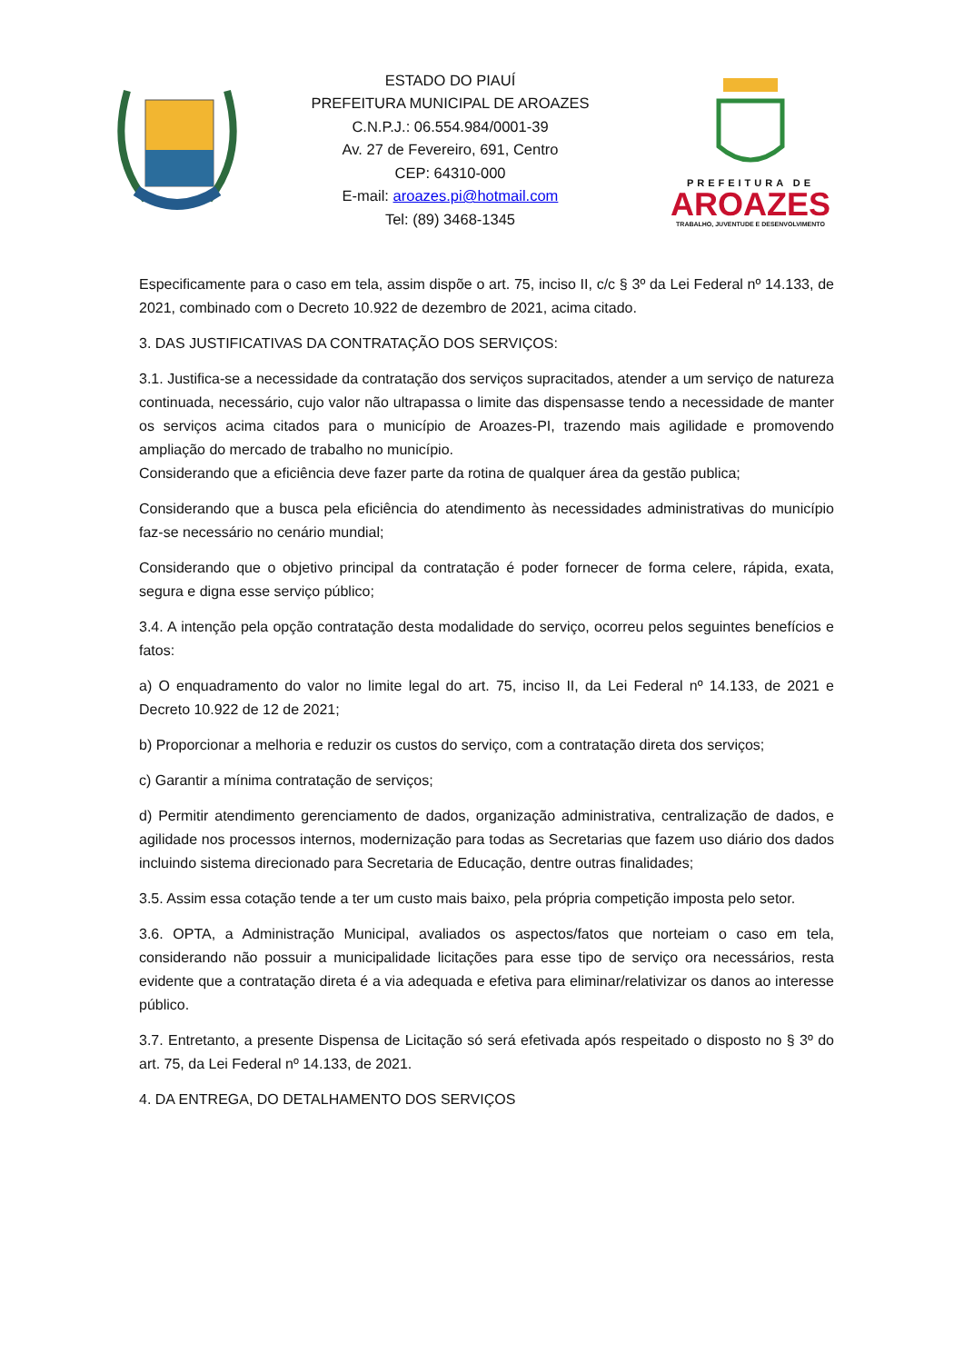ESTADO DO PIAUÍ
PREFEITURA MUNICIPAL DE AROAZES
C.N.P.J.: 06.554.984/0001-39
Av. 27 de Fevereiro, 691, Centro
CEP: 64310-000
E-mail: aroazes.pi@hotmail.com
Tel: (89) 3468-1345
PREFEITURA DE
AROAZES
TRABALHO, JUVENTUDE E DESENVOLVIMENTO
Especificamente para o caso em tela, assim dispõe o art. 75, inciso II, c/c § 3º da Lei Federal nº 14.133, de 2021, combinado com o Decreto 10.922 de dezembro de 2021, acima citado.
3. DAS JUSTIFICATIVAS DA CONTRATAÇÃO DOS SERVIÇOS:
3.1. Justifica-se a necessidade da contratação dos serviços supracitados, atender a um serviço de natureza continuada, necessário, cujo valor não ultrapassa o limite das dispensasse tendo a necessidade de manter os serviços acima citados para o município de Aroazes-PI, trazendo mais agilidade e promovendo ampliação do mercado de trabalho no município.
Considerando que a eficiência deve fazer parte da rotina de qualquer área da gestão publica;
Considerando que a busca pela eficiência do atendimento às necessidades administrativas do município faz-se necessário no cenário mundial;
Considerando que o objetivo principal da contratação é poder fornecer de forma celere, rápida, exata, segura e digna esse serviço público;
3.4. A intenção pela opção contratação desta modalidade do serviço, ocorreu pelos seguintes benefícios e fatos:
a) O enquadramento do valor no limite legal do art. 75, inciso II, da Lei Federal nº 14.133, de 2021 e Decreto 10.922 de 12 de 2021;
b) Proporcionar a melhoria e reduzir os custos do serviço, com a contratação direta dos serviços;
c) Garantir a mínima contratação de serviços;
d) Permitir atendimento gerenciamento de dados, organização administrativa, centralização de dados, e agilidade nos processos internos, modernização para todas as Secretarias que fazem uso diário dos dados incluindo sistema direcionado para Secretaria de Educação, dentre outras finalidades;
3.5. Assim essa cotação tende a ter um custo mais baixo, pela própria competição imposta pelo setor.
3.6. OPTA, a Administração Municipal, avaliados os aspectos/fatos que norteiam o caso em tela, considerando não possuir a municipalidade licitações para esse tipo de serviço ora necessários, resta evidente que a contratação direta é a via adequada e efetiva para eliminar/relativizar os danos ao interesse público.
3.7. Entretanto, a presente Dispensa de Licitação só será efetivada após respeitado o disposto no § 3º do art. 75, da Lei Federal nº 14.133, de 2021.
4. DA ENTREGA, DO DETALHAMENTO DOS SERVIÇOS